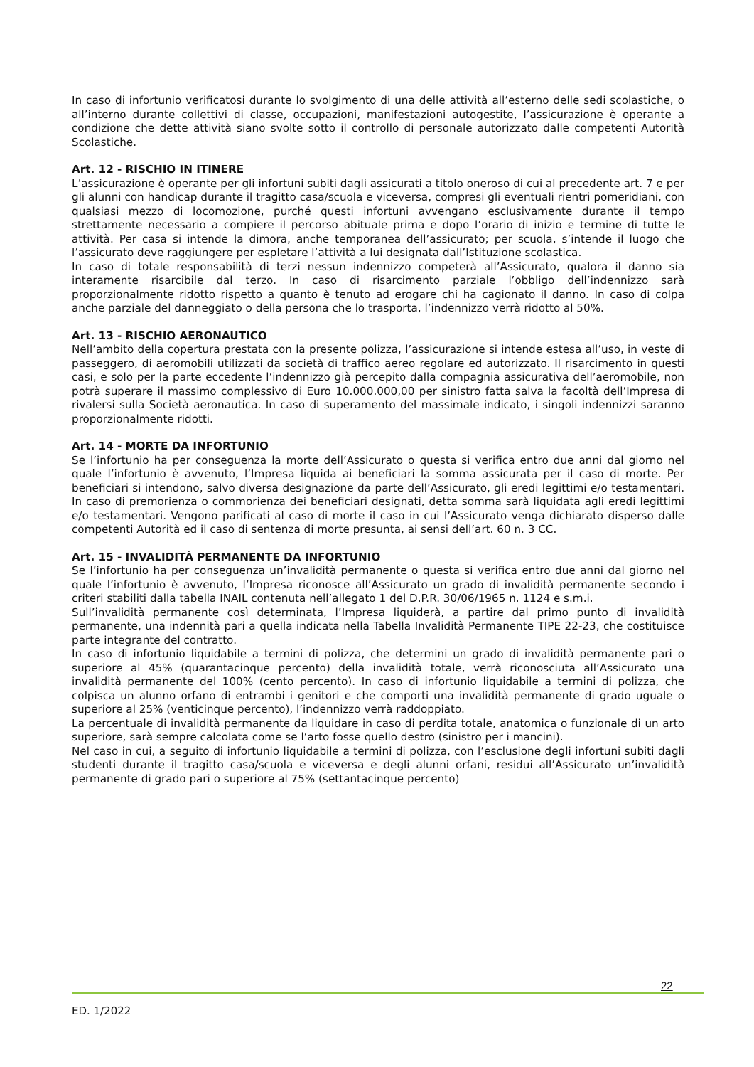In caso di infortunio verificatosi durante lo svolgimento di una delle attività all’esterno delle sedi scolastiche, o all’interno durante collettivi di classe, occupazioni, manifestazioni autogestite, l’assicurazione è operante a condizione che dette attività siano svolte sotto il controllo di personale autorizzato dalle competenti Autorità Scolastiche.
Art. 12 - RISCHIO IN ITINERE
L’assicurazione è operante per gli infortuni subiti dagli assicurati a titolo oneroso di cui al precedente art. 7 e per gli alunni con handicap durante il tragitto casa/scuola e viceversa, compresi gli eventuali rientri pomeridiani, con qualsiasi mezzo di locomozione, purché questi infortuni avvengano esclusivamente durante il tempo strettamente necessario a compiere il percorso abituale prima e dopo l’orario di inizio e termine di tutte le attività. Per casa si intende la dimora, anche temporanea dell’assicurato; per scuola, s’intende il luogo che l’assicurato deve raggiungere per espletare l’attività a lui designata dall’Istituzione scolastica.
In caso di totale responsabilità di terzi nessun indennizzo competerà all’Assicurato, qualora il danno sia interamente risarcibile dal terzo. In caso di risarcimento parziale l’obbligo dell’indennizzo sarà proporzionalmente ridotto rispetto a quanto è tenuto ad erogare chi ha cagionato il danno. In caso di colpa anche parziale del danneggiato o della persona che lo trasporta, l’indennizzo verrà ridotto al 50%.
Art. 13 - RISCHIO AERONAUTICO
Nell’ambito della copertura prestata con la presente polizza, l’assicurazione si intende estesa all’uso, in veste di passeggero, di aeromobili utilizzati da società di traffico aereo regolare ed autorizzato. Il risarcimento in questi casi, e solo per la parte eccedente l’indennizzo già percepito dalla compagnia assicurativa dell’aeromobile, non potrà superare il massimo complessivo di Euro 10.000.000,00 per sinistro fatta salva la facoltà dell’Impresa di rivalersi sulla Società aeronautica. In caso di superamento del massimale indicato, i singoli indennizzi saranno proporzionalmente ridotti.
Art. 14 - MORTE DA INFORTUNIO
Se l’infortunio ha per conseguenza la morte dell’Assicurato o questa si verifica entro due anni dal giorno nel quale l’infortunio è avvenuto, l’Impresa liquida ai beneficiari la somma assicurata per il caso di morte. Per beneficiari si intendono, salvo diversa designazione da parte dell’Assicurato, gli eredi legittimi e/o testamentari. In caso di premorienza o commorienza dei beneficiari designati, detta somma sarà liquidata agli eredi legittimi e/o testamentari. Vengono parificati al caso di morte il caso in cui l’Assicurato venga dichiarato disperso dalle competenti Autorità ed il caso di sentenza di morte presunta, ai sensi dell’art. 60 n. 3 CC.
Art. 15 - INVALIDITÀ PERMANENTE DA INFORTUNIO
Se l’infortunio ha per conseguenza un’invalidità permanente o questa si verifica entro due anni dal giorno nel quale l’infortunio è avvenuto, l’Impresa riconosce all’Assicurato un grado di invalidità permanente secondo i criteri stabiliti dalla tabella INAIL contenuta nell’allegato 1 del D.P.R. 30/06/1965 n. 1124 e s.m.i.
Sull’invalidità permanente così determinata, l’Impresa liquiderà, a partire dal primo punto di invalidità permanente, una indennità pari a quella indicata nella Tabella Invalidità Permanente TIPE 22-23, che costituisce parte integrante del contratto.
In caso di infortunio liquidabile a termini di polizza, che determini un grado di invalidità permanente pari o superiore al 45% (quarantacinque percento) della invalidità totale, verrà riconosciuta all’Assicurato una invalidità permanente del 100% (cento percento). In caso di infortunio liquidabile a termini di polizza, che colpisca un alunno orfano di entrambi i genitori e che comporti una invalidità permanente di grado uguale o superiore al 25% (venticinque percento), l’indennizzo verrà raddoppiato.
La percentuale di invalidità permanente da liquidare in caso di perdita totale, anatomica o funzionale di un arto superiore, sarà sempre calcolata come se l’arto fosse quello destro (sinistro per i mancini).
Nel caso in cui, a seguito di infortunio liquidabile a termini di polizza, con l’esclusione degli infortuni subiti dagli studenti durante il tragitto casa/scuola e viceversa e degli alunni orfani, residui all’Assicurato un’invalidità permanente di grado pari o superiore al 75% (settantacinque percento)
22
ED. 1/2022